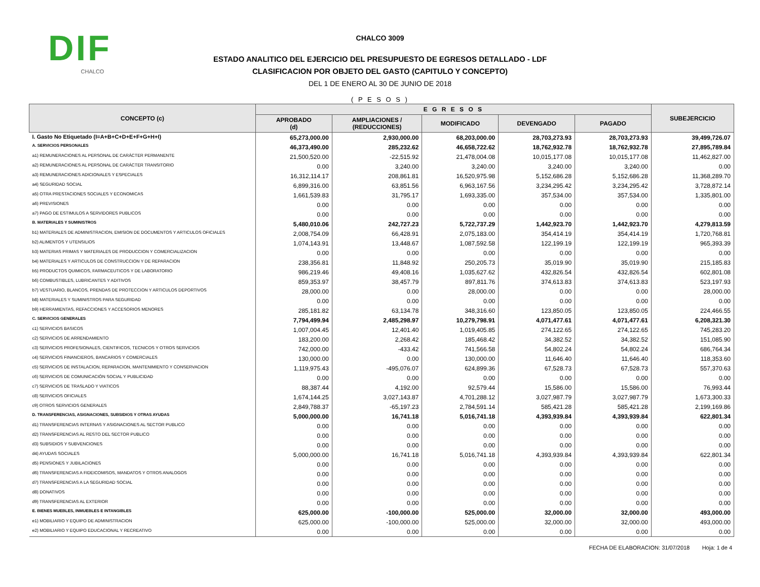DIF
CHALCO
CHALCO 3009
ESTADO ANALITICO DEL EJERCICIO DEL PRESUPUESTO DE EGRESOS DETALLADO - LDF
CLASIFICACION POR OBJETO DEL GASTO (CAPITULO Y CONCEPTO)
DEL 1 DE ENERO AL 30 DE JUNIO DE 2018
( P E S O S )
| CONCEPTO (c) | E G R E S O S | | | | | SUBEJERCICIO |
| --- | --- | --- | --- | --- | --- | --- |
| | APROBADO (d) | AMPLIACIONES / (REDUCCIONES) | MODIFICADO | DEVENGADO | PAGADO | |
| I. Gasto No Etiquetado (I=A+B+C+D+E+F+G+H+I) | 65,273,000.00 | 2,930,000.00 | 68,203,000.00 | 28,703,273.93 | 28,703,273.93 | 39,499,726.07 |
| A. SERVICIOS PERSONALES | 46,373,490.00 | 285,232.62 | 46,658,722.62 | 18,762,932.78 | 18,762,932.78 | 27,895,789.84 |
| a1) REMUNERACIONES AL PERSONAL DE CARÁCTER PERMANENTE | 21,500,520.00 | -22,515.92 | 21,478,004.08 | 10,015,177.08 | 10,015,177.08 | 11,462,827.00 |
| a2) REMUNERACIONES AL PERSONAL DE CARÁCTER TRANSITORIO | 0.00 | 3,240.00 | 3,240.00 | 3,240.00 | 3,240.00 | 0.00 |
| a3) REMUNERACIONES ADICIONALES Y ESPECIALES | 16,312,114.17 | 208,861.81 | 16,520,975.98 | 5,152,686.28 | 5,152,686.28 | 11,368,289.70 |
| a4) SEGURIDAD SOCIAL | 6,899,316.00 | 63,851.56 | 6,963,167.56 | 3,234,295.42 | 3,234,295.42 | 3,728,872.14 |
| a5) OTRA PRESTACIONES SOCIALES Y ECONOMICAS | 1,661,539.83 | 31,795.17 | 1,693,335.00 | 357,534.00 | 357,534.00 | 1,335,801.00 |
| a6) PREVISIONES | 0.00 | 0.00 | 0.00 | 0.00 | 0.00 | 0.00 |
| a7) PAGO DE ESTIMULOS A SERVIDORES PUBLICOS | 0.00 | 0.00 | 0.00 | 0.00 | 0.00 | 0.00 |
| B. MATERIALES Y SUMINISTROS | 5,480,010.06 | 242,727.23 | 5,722,737.29 | 1,442,923.70 | 1,442,923.70 | 4,279,813.59 |
| b1) MATERIALES DE ADMINISTRACION, EMISION DE DOCUMENTOS Y ARTICULOS OFICIALES | 2,008,754.09 | 66,428.91 | 2,075,183.00 | 354,414.19 | 354,414.19 | 1,720,768.81 |
| b2) ALIMENTOS Y UTENSILIOS | 1,074,143.91 | 13,448.67 | 1,087,592.58 | 122,199.19 | 122,199.19 | 965,393.39 |
| b3) MATERIAS PRIMAS Y MATERIALES DE PRODUCCION Y COMERCIALIZACION | 0.00 | 0.00 | 0.00 | 0.00 | 0.00 | 0.00 |
| b4) MATERIALES Y ARTICULOS DE CONSTRUCCION Y DE REPARACION | 238,356.81 | 11,848.92 | 250,205.73 | 35,019.90 | 35,019.90 | 215,185.83 |
| b5) PRODUCTOS QUIMICOS, FARMACEUTICOS Y DE LABORATORIO | 986,219.46 | 49,408.16 | 1,035,627.62 | 432,826.54 | 432,826.54 | 602,801.08 |
| b6) COMBUSTIBLES, LUBRICANTES Y ADITIVOS | 859,353.97 | 38,457.79 | 897,811.76 | 374,613.83 | 374,613.83 | 523,197.93 |
| b7) VESTUARIO, BLANCOS, PRENDAS DE PROTECCION Y ARTICULOS DEPORTIVOS | 28,000.00 | 0.00 | 28,000.00 | 0.00 | 0.00 | 28,000.00 |
| b8) MATERIALES Y SUMINISTROS PARA SEGURIDAD | 0.00 | 0.00 | 0.00 | 0.00 | 0.00 | 0.00 |
| b9) HERRAMIENTAS, REFACCIONES Y ACCESORIOS MENORES | 285,181.82 | 63,134.78 | 348,316.60 | 123,850.05 | 123,850.05 | 224,466.55 |
| C. SERVICIOS GENERALES | 7,794,499.94 | 2,485,298.97 | 10,279,798.91 | 4,071,477.61 | 4,071,477.61 | 6,208,321.30 |
| c1) SERVICIOS BASICOS | 1,007,004.45 | 12,401.40 | 1,019,405.85 | 274,122.65 | 274,122.65 | 745,283.20 |
| c2) SERVICIOS DE ARRENDAMIENTO | 183,200.00 | 2,268.42 | 185,468.42 | 34,382.52 | 34,382.52 | 151,085.90 |
| c3) SERVICIOS PROFESIONALES, CIENTIFICOS, TECNICOS Y OTROS SERVICIOS | 742,000.00 | -433.42 | 741,566.58 | 54,802.24 | 54,802.24 | 686,764.34 |
| c4) SERVICIOS FINANCIEROS, BANCARIOS Y COMERCIALES | 130,000.00 | 0.00 | 130,000.00 | 11,646.40 | 11,646.40 | 118,353.60 |
| c5) SERVICIOS DE INSTALACION, REPARACION, MANTENIMIENTO Y CONSERVACION | 1,119,975.43 | -495,076.07 | 624,899.36 | 67,528.73 | 67,528.73 | 557,370.63 |
| c6) SERVICIOS DE COMUNICACIÓN SOCIAL Y PUBLICIDAD | 0.00 | 0.00 | 0.00 | 0.00 | 0.00 | 0.00 |
| c7) SERVICIOS DE TRASLADO Y VIATICOS | 88,387.44 | 4,192.00 | 92,579.44 | 15,586.00 | 15,586.00 | 76,993.44 |
| c8) SERVICIOS OFICIALES | 1,674,144.25 | 3,027,143.87 | 4,701,288.12 | 3,027,987.79 | 3,027,987.79 | 1,673,300.33 |
| c9) OTROS SERVICIOS GENERALES | 2,849,788.37 | -65,197.23 | 2,784,591.14 | 585,421.28 | 585,421.28 | 2,199,169.86 |
| D. TRANSFERENCIAS, ASIGNACIONES, SUBSIDIOS Y OTRAS AYUDAS | 5,000,000.00 | 16,741.18 | 5,016,741.18 | 4,393,939.84 | 4,393,939.84 | 622,801.34 |
| d1) TRANSFERENCIAS INTERNAS Y ASIGNACIONES AL SECTOR PUBLICO | 0.00 | 0.00 | 0.00 | 0.00 | 0.00 | 0.00 |
| d2) TRANSFERENCIAS AL RESTO DEL SECTOR PUBLICO | 0.00 | 0.00 | 0.00 | 0.00 | 0.00 | 0.00 |
| d3) SUBSIDIOS Y SUBVENCIONES | 0.00 | 0.00 | 0.00 | 0.00 | 0.00 | 0.00 |
| d4) AYUDAS SOCIALES | 5,000,000.00 | 16,741.18 | 5,016,741.18 | 4,393,939.84 | 4,393,939.84 | 622,801.34 |
| d5) PENSIONES Y JUBILACIONES | 0.00 | 0.00 | 0.00 | 0.00 | 0.00 | 0.00 |
| d6) TRANSFERENCIAS A FIDEICOMISOS, MANDATOS Y OTROS ANALOGOS | 0.00 | 0.00 | 0.00 | 0.00 | 0.00 | 0.00 |
| d7) TRANSFERENCIAS A LA SEGURIDAD SOCIAL | 0.00 | 0.00 | 0.00 | 0.00 | 0.00 | 0.00 |
| d8) DONATIVOS | 0.00 | 0.00 | 0.00 | 0.00 | 0.00 | 0.00 |
| d9) TRANSFERENCIAS AL EXTERIOR | 0.00 | 0.00 | 0.00 | 0.00 | 0.00 | 0.00 |
| E. BIENES MUEBLES, INMUEBLES E INTANGIBLES | 625,000.00 | -100,000.00 | 525,000.00 | 32,000.00 | 32,000.00 | 493,000.00 |
| e1) MOBILIARIO Y EQUIPO DE ADMINISTRACION | 625,000.00 | -100,000.00 | 525,000.00 | 32,000.00 | 32,000.00 | 493,000.00 |
| e2) MOBILIARIO Y EQUIPO EDUCACIONAL Y RECREATIVO | 0.00 | 0.00 | 0.00 | 0.00 | 0.00 | 0.00 |
FECHA DE ELABORACION: 31/07/2018 Hoja: 1 de 4